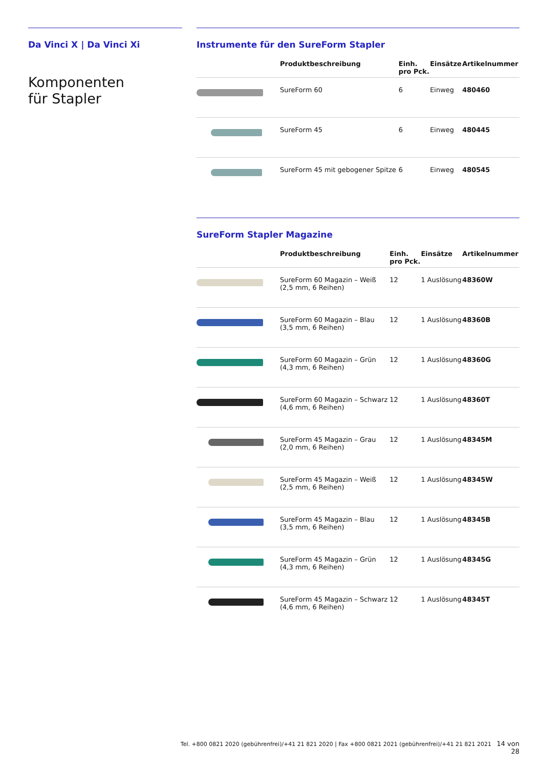Da Vinci X | Da Vinci Xi
Komponenten
für Stapler
Instrumente für den SureForm Stapler
| | Produktbeschreibung | Einh. pro Pck. | Einsätze | Artikelnummer |
| --- | --- | --- | --- | --- |
| | SureForm 60 | 6 | Einweg | 480460 |
| | SureForm 45 | 6 | Einweg | 480445 |
| | SureForm 45 mit gebogener Spitze | 6 | Einweg | 480545 |
SureForm Stapler Magazine
| | Produktbeschreibung | Einh. pro Pck. | Einsätze | Artikelnummer |
| --- | --- | --- | --- | --- |
| | SureForm 60 Magazin – Weiß (2,5 mm, 6 Reihen) | 12 | 1 Auslösung | 48360W |
| | SureForm 60 Magazin – Blau (3,5 mm, 6 Reihen) | 12 | 1 Auslösung | 48360B |
| | SureForm 60 Magazin – Grün (4,3 mm, 6 Reihen) | 12 | 1 Auslösung | 48360G |
| | SureForm 60 Magazin – Schwarz (4,6 mm, 6 Reihen) | 12 | 1 Auslösung | 48360T |
| | SureForm 45 Magazin – Grau (2,0 mm, 6 Reihen) | 12 | 1 Auslösung | 48345M |
| | SureForm 45 Magazin – Weiß (2,5 mm, 6 Reihen) | 12 | 1 Auslösung | 48345W |
| | SureForm 45 Magazin – Blau (3,5 mm, 6 Reihen) | 12 | 1 Auslösung | 48345B |
| | SureForm 45 Magazin – Grün (4,3 mm, 6 Reihen) | 12 | 1 Auslösung | 48345G |
| | SureForm 45 Magazin – Schwarz (4,6 mm, 6 Reihen) | 12 | 1 Auslösung | 48345T |
Tel. +800 0821 2020 (gebührenfrei)/+41 21 821 2020 | Fax +800 0821 2021 (gebührenfrei)/+41 21 821 2021 14 von 28